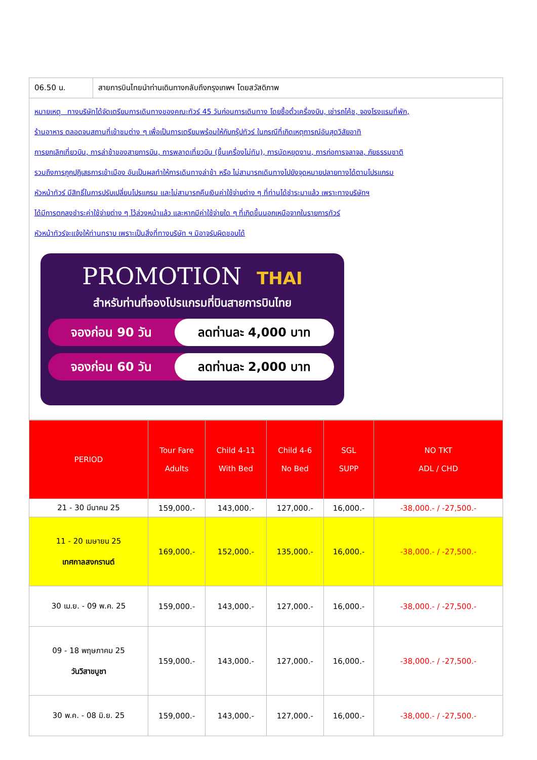| 06.50 น. | สายการบินไทยนำท่านเดินทางกลับถึงกรุงเทพฯ โดยสวัสดิภาพ |
หมายเหตุ ทางบริษัทได้จัดเตรียมการเดินทางของคณะทัวร์ 45 วันก่อนการเดินทาง โดยซื้อตั๋วเครื่องบิน, เช่ารถโค้ช, จองโรงแรมที่พัก,
ร้านอาหาร ตลอดจนสถานที่เข้าชมต่าง ๆ เพื่อเป็นการเตรียมพร้อมให้กับกรุ๊ปทัวร์ ในกรณีที่เกิดเหตุการณ์อันสุดวิสัยอาทิ
การยกเลิกเที่ยวบิน, การล่าช้าของสายการบิน, การพลาดเที่ยวบิน (ขึ้นเครื่องไม่ทัน), การนัดหยุดงาน, การก่อการจลาจล, ภัยธรรมชาติ
รวมถึงการถูกปฏิเสธการเข้าเมือง อันเป็นผลทำให้การเดินทางล่าช้า หรือ ไม่สามารถเดินทางไปยังจุดหมายปลายทางได้ตามโปรแกรม
หัวหน้าทัวร์ มีสิทธิ์ในการปรับเปลี่ยนโปรแกรม และไม่สามารถคืนเงินค่าใช้จ่ายต่าง ๆ ที่ท่านได้ชำระมาแล้ว เพราะทางบริษัทฯ
ได้มีการตกลงชำระค่าใช้จ่ายต่าง ๆ ไว้ล่วงหน้าแล้ว และหากมีค่าใช้จ่ายใด ๆ ที่เกิดขึ้นนอกเหนือจากในรายการทัวร์
หัวหน้าทัวร์จะแจ้งให้ท่านทราบ เพราะเป็นสิ่งที่ทางบริษัท ฯ มิอาจรับผิดชอบได้
PROMOTION THAI
สำหรับท่านที่จองโปรแกรมที่บินสายการบินไทย
จองก่อน 90 วัน ลดท่านละ 4,000 บาท
จองก่อน 60 วัน ลดท่านละ 2,000 บาท
| PERIOD | Tour Fare Adults | Child 4-11 With Bed | Child 4-6 No Bed | SGL SUPP | NO TKT ADL / CHD |
| --- | --- | --- | --- | --- | --- |
| 21 - 30 มีนาคม 25 | 159,000.- | 143,000.- | 127,000.- | 16,000.- | -38,000.- / -27,500.- |
| 11 - 20 เมษายน 25 เทศกาลสงกรานต์ | 169,000.- | 152,000.- | 135,000.- | 16,000.- | -38,000.- / -27,500.- |
| 30 เม.ย. - 09 พ.ค. 25 | 159,000.- | 143,000.- | 127,000.- | 16,000.- | -38,000.- / -27,500.- |
| 09 - 18 พฤษภาคม 25 วันวิสาขบูชา | 159,000.- | 143,000.- | 127,000.- | 16,000.- | -38,000.- / -27,500.- |
| 30 พ.ค. - 08 มิ.ย. 25 | 159,000.- | 143,000.- | 127,000.- | 16,000.- | -38,000.- / -27,500.- |